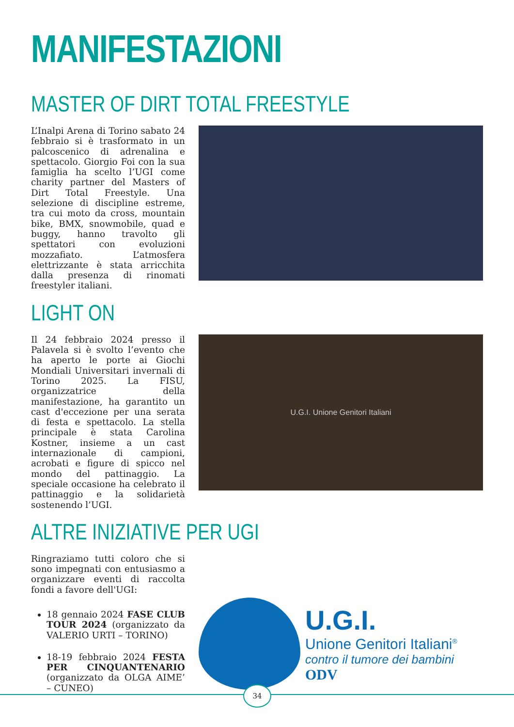MANIFESTAZIONI
MASTER OF DIRT TOTAL FREESTYLE
L’Inalpi Arena di Torino sabato 24 febbraio si è trasformato in un palcoscenico di adrenalina e spettacolo. Giorgio Foi con la sua famiglia ha scelto l’UGI come charity partner del Masters of Dirt Total Freestyle. Una selezione di discipline estreme, tra cui moto da cross, mountain bike, BMX, snowmobile, quad e buggy, hanno travolto gli spettatori con evoluzioni mozzafiato. L’atmosfera elettrizzante è stata arricchita dalla presenza di rinomati freestyler italiani.
LIGHT ON
Il 24 febbraio 2024 presso il Palavela si è svolto l’evento che ha aperto le porte ai Giochi Mondiali Universitari invernali di Torino 2025. La FISU, organizzatrice della manifestazione, ha garantito un cast d'eccezione per una serata di festa e spettacolo. La stella principale è stata Carolina Kostner, insieme a un cast internazionale di campioni, acrobati e figure di spicco nel mondo del pattinaggio. La speciale occasione ha celebrato il pattinaggio e la solidarietà sostenendo l’UGI.
U.G.I. Unione Genitori Italiani
ALTRE INIZIATIVE PER UGI
Ringraziamo tutti coloro che si sono impegnati con entusiasmo a organizzare eventi di raccolta fondi a favore dell'UGI:
18 gennaio 2024 FASE CLUB TOUR 2024 (organizzato da VALERIO URTI – TORINO)
18-19 febbraio 2024 FESTA PER CINQUANTENARIO (organizzato da OLGA AIME’ – CUNEO)
U.G.I.
Unione Genitori Italiani<sup>®</sup>
contro il tumore dei bambini
ODV
34